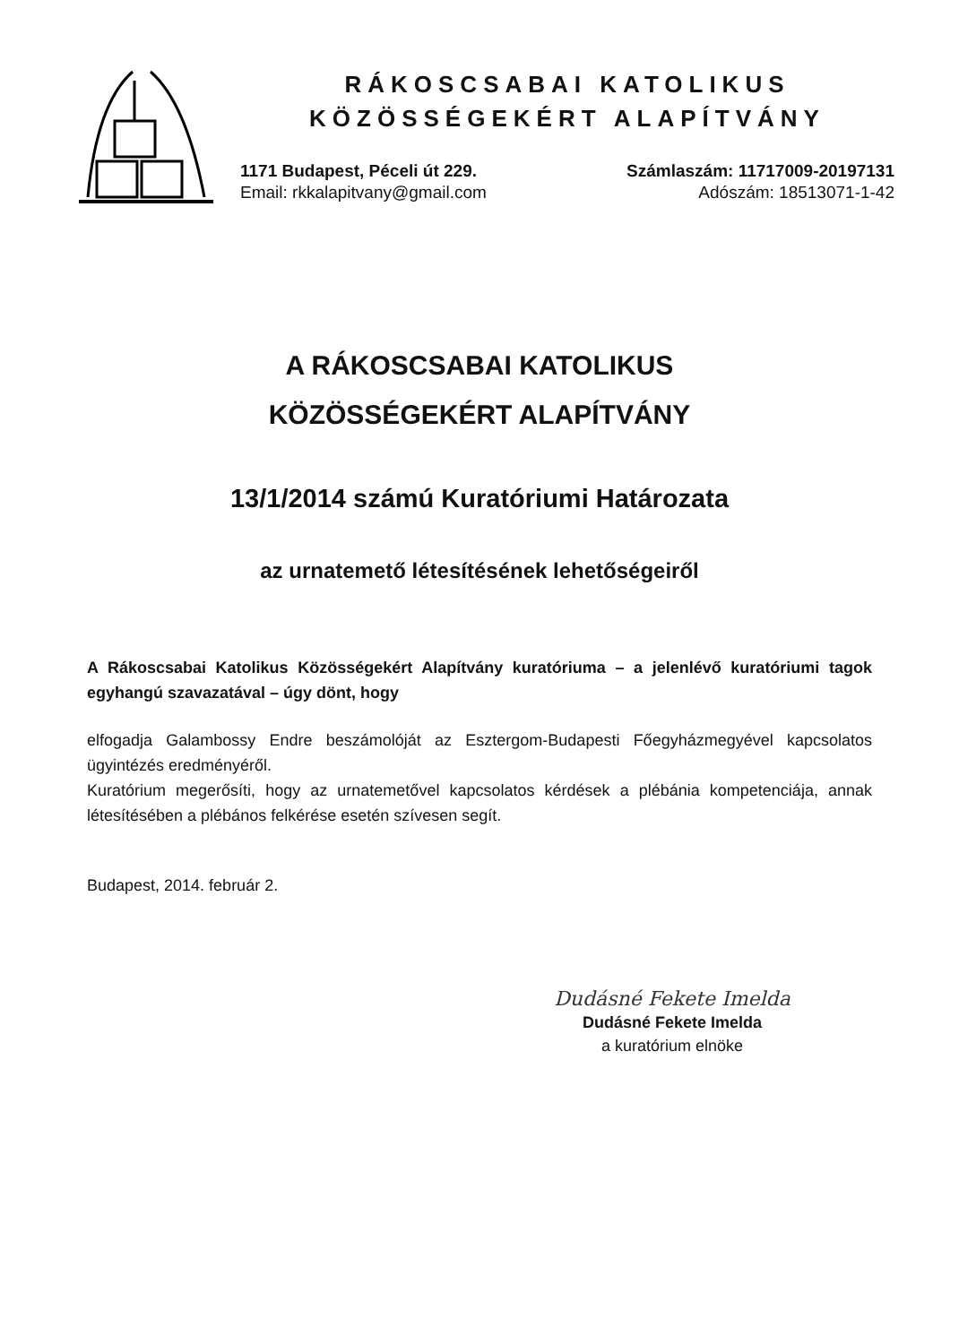RÁKOSCSABAI KATOLIKUS
KÖZÖSSÉGEKÉRT ALAPÍTVÁNY
1171 Budapest, Péceli út 229.
Email: rkkalapitvany@gmail.com
Számlaszám: 11717009-20197131
Adószám: 18513071-1-42
A RÁKOSCSABAI KATOLIKUS
KÖZÖSSÉGEKÉRT ALAPÍTVÁNY
13/1/2014 számú Kuratóriumi Határozata
az urnatemető létesítésének lehetőségeiről
A Rákoscsabai Katolikus Közösségekért Alapítvány kuratóriuma – a jelenlévő kuratóriumi tagok egyhangú szavazatával – úgy dönt, hogy
elfogadja Galambossy Endre beszámolóját az Esztergom-Budapesti Főegyházmegyével kapcsolatos ügyintézés eredményéről.
Kuratórium megerősíti, hogy az urnatemetővel kapcsolatos kérdések a plébánia kompetenciája, annak létesítésében a plébános felkérése esetén szívesen segít.
Budapest, 2014. február 2.
Dudásné Fekete Imelda
Dudásné Fekete Imelda
a kuratórium elnöke